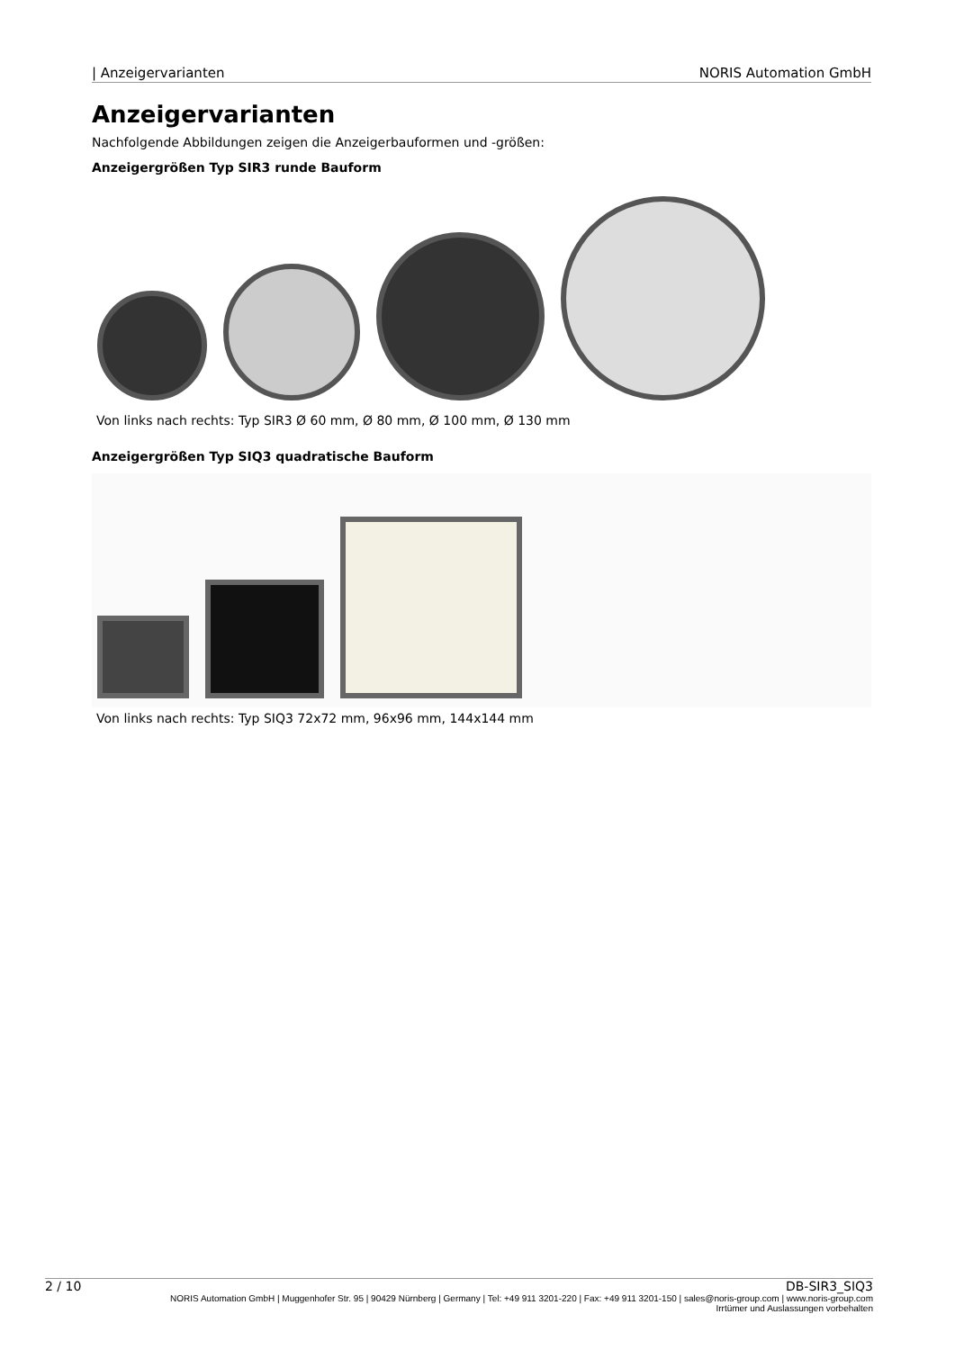| Anzeigervarianten NORIS Automation GmbH
Anzeigervarianten
Nachfolgende Abbildungen zeigen die Anzeigerbauformen und -größen:
Anzeigergrößen Typ SIR3 runde Bauform
Von links nach rechts: Typ SIR3 Ø 60 mm, Ø 80 mm, Ø 100 mm, Ø 130 mm
Anzeigergrößen Typ SIQ3 quadratische Bauform
Von links nach rechts: Typ SIQ3 72x72 mm, 96x96 mm, 144x144 mm
2 / 10 DB-SIR3_SIQ3
NORIS Automation GmbH | Muggenhofer Str. 95 | 90429 Nürnberg | Germany | Tel: +49 911 3201-220 | Fax: +49 911 3201-150 | sales@noris-group.com | www.noris-group.com
Irrtümer und Auslassungen vorbehalten